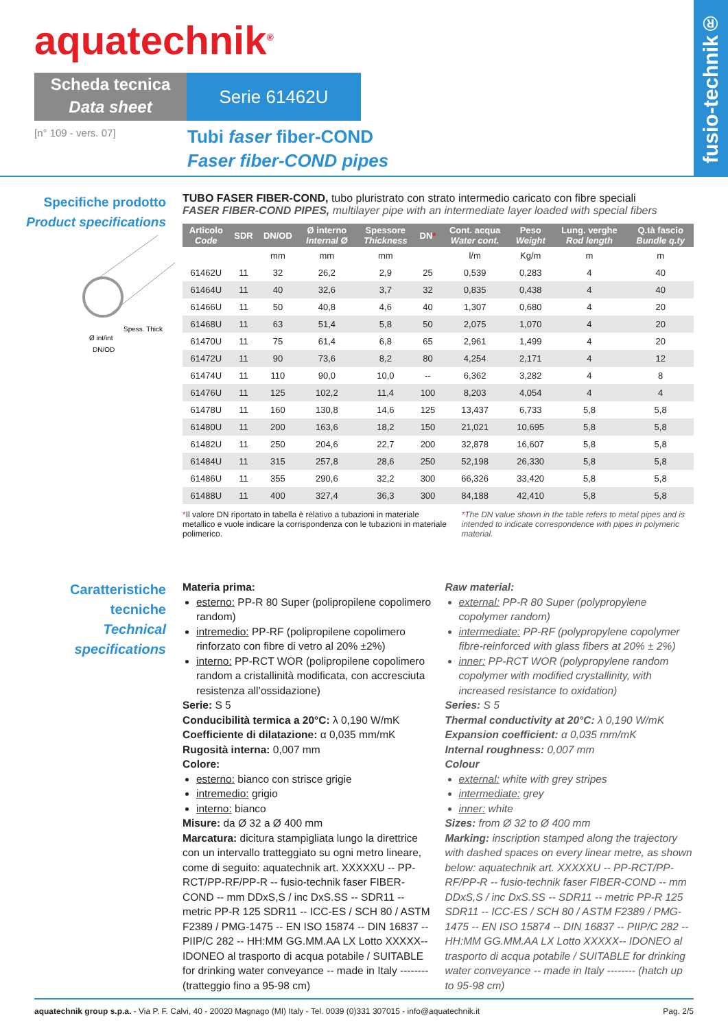aquatechnik<sup>®</sup>
Scheda tecnica
Data sheet
Serie 61462U
[n° 109 - vers. 07]
Tubi faser fiber-COND
Faser fiber-COND pipes
fusio-technik®
Specifiche prodotto
Product specifications
Ø int/int
Spess. Thick
DN/OD
TUBO FASER FIBER-COND, tubo pluristrato con strato intermedio caricato con fibre speciali
FASER FIBER-COND PIPES, multilayer pipe with an intermediate layer loaded with special fibers
| Articolo Code | SDR | DN/OD | Ø interno Internal Ø | Spessore Thickness | DN * | Cont. acqua Water cont. | Peso Weight | Lung. verghe Rod length | Q.tà fascio Bundle q.ty |
| --- | --- | --- | --- | --- | --- | --- | --- | --- | --- |
| | | mm | mm | mm | | l/m | Kg/m | m | m |
| 61462U | 11 | 32 | 26,2 | 2,9 | 25 | 0,539 | 0,283 | 4 | 40 |
| 61464U | 11 | 40 | 32,6 | 3,7 | 32 | 0,835 | 0,438 | 4 | 40 |
| 61466U | 11 | 50 | 40,8 | 4,6 | 40 | 1,307 | 0,680 | 4 | 20 |
| 61468U | 11 | 63 | 51,4 | 5,8 | 50 | 2,075 | 1,070 | 4 | 20 |
| 61470U | 11 | 75 | 61,4 | 6,8 | 65 | 2,961 | 1,499 | 4 | 20 |
| 61472U | 11 | 90 | 73,6 | 8,2 | 80 | 4,254 | 2,171 | 4 | 12 |
| 61474U | 11 | 110 | 90,0 | 10,0 | -- | 6,362 | 3,282 | 4 | 8 |
| 61476U | 11 | 125 | 102,2 | 11,4 | 100 | 8,203 | 4,054 | 4 | 4 |
| 61478U | 11 | 160 | 130,8 | 14,6 | 125 | 13,437 | 6,733 | 5,8 | 5,8 |
| 61480U | 11 | 200 | 163,6 | 18,2 | 150 | 21,021 | 10,695 | 5,8 | 5,8 |
| 61482U | 11 | 250 | 204,6 | 22,7 | 200 | 32,878 | 16,607 | 5,8 | 5,8 |
| 61484U | 11 | 315 | 257,8 | 28,6 | 250 | 52,198 | 26,330 | 5,8 | 5,8 |
| 61486U | 11 | 355 | 290,6 | 32,2 | 300 | 66,326 | 33,420 | 5,8 | 5,8 |
| 61488U | 11 | 400 | 327,4 | 36,3 | 300 | 84,188 | 42,410 | 5,8 | 5,8 |
*Il valore DN riportato in tabella è relativo a tubazioni in materiale metallico e vuole indicare la corrispondenza con le tubazioni in materiale polimerico.
*The DN value shown in the table refers to metal pipes and is intended to indicate correspondence with pipes in polymeric material.
Caratteristiche
tecniche
Technical
specifications
Materia prima:
esterno: PP-R 80 Super (polipropilene copolimero random)
intremedio: PP-RF (polipropilene copolimero rinforzato con fibre di vetro al 20% ±2%)
interno: PP-RCT WOR (polipropilene copolimero random a cristallinità modificata, con accresciuta resistenza all’ossidazione)
Serie: S 5
Conducibilità termica a 20°C: λ 0,190 W/mK
Coefficiente di dilatazione: α 0,035 mm/mK
Rugosità interna: 0,007 mm
Colore:
esterno: bianco con strisce grigie
intremedio: grigio
interno: bianco
Misure: da Ø 32 a Ø 400 mm
Marcatura: dicitura stampigliata lungo la direttrice con un intervallo tratteggiato su ogni metro lineare, come di seguito: aquatechnik art. XXXXXU -- PP-RCT/PP-RF/PP-R -- fusio-technik faser FIBER-COND -- mm DDxS,S / inc DxS.SS -- SDR11 -- metric PP-R 125 SDR11 -- ICC-ES / SCH 80 / ASTM F2389 / PMG-1475 -- EN ISO 15874 -- DIN 16837 -- PIIP/C 282 -- HH:MM GG.MM.AA LX Lotto XXXXX-- IDONEO al trasporto di acqua potabile / SUITABLE for drinking water conveyance -- made in Italy -------- (tratteggio fino a 95-98 cm)
Raw material:
external: PP-R 80 Super (polypropylene copolymer random)
intermediate: PP-RF (polypropylene copolymer fibre-reinforced with glass fibers at 20% ± 2%)
inner: PP-RCT WOR (polypropylene random copolymer with modified crystallinity, with increased resistance to oxidation)
Series: S 5
Thermal conductivity at 20°C: λ 0,190 W/mK
Expansion coefficient: α 0,035 mm/mK
Internal roughness: 0,007 mm
Colour
external: white with grey stripes
intermediate: grey
inner: white
Sizes: from Ø 32 to Ø 400 mm
Marking: inscription stamped along the trajectory with dashed spaces on every linear metre, as shown below: aquatechnik art. XXXXXU -- PP-RCT/PP-RF/PP-R -- fusio-technik faser FIBER-COND -- mm DDxS,S / inc DxS.SS -- SDR11 -- metric PP-R 125 SDR11 -- ICC-ES / SCH 80 / ASTM F2389 / PMG-1475 -- EN ISO 15874 -- DIN 16837 -- PIIP/C 282 -- HH:MM GG.MM.AA LX Lotto XXXXX-- IDONEO al trasporto di acqua potabile / SUITABLE for drinking water conveyance -- made in Italy -------- (hatch up to 95-98 cm)
aquatechnik group s.p.a. - Via P. F. Calvi, 40 - 20020 Magnago (MI) Italy - Tel. 0039 (0)331 307015 - info@aquatechnik.it
Pag. 2/5